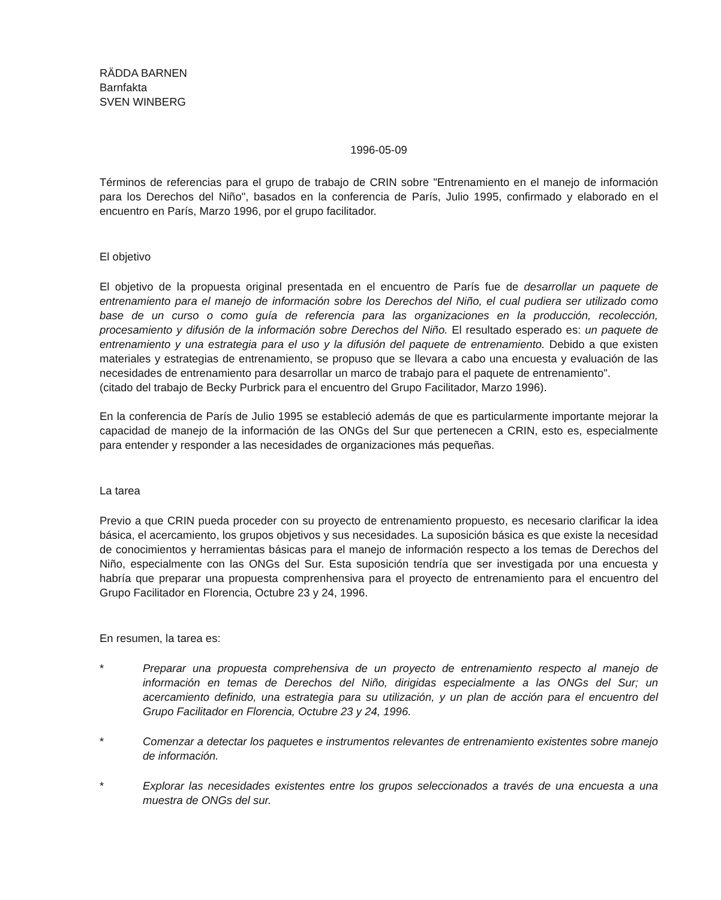RÄDDA BARNEN
Barnfakta
SVEN WINBERG
1996-05-09
Términos de referencias para el grupo de trabajo de CRIN sobre "Entrenamiento en el manejo de información para los Derechos del Niño", basados en la conferencia de París, Julio 1995, confirmado y elaborado en el encuentro en París, Marzo 1996, por el grupo facilitador.
El objetivo
El objetivo de la propuesta original presentada en el encuentro de París fue de desarrollar un paquete de entrenamiento para el manejo de información sobre los Derechos del Niño, el cual pudiera ser utilizado como base de un curso o como guía de referencia para las organizaciones en la producción, recolección, procesamiento y difusión de la información sobre Derechos del Niño. El resultado esperado es: un paquete de entrenamiento y una estrategia para el uso y la difusión del paquete de entrenamiento. Debido a que existen materiales y estrategias de entrenamiento, se propuso que se llevara a cabo una encuesta y evaluación de las necesidades de entrenamiento para desarrollar un marco de trabajo para el paquete de entrenamiento".
(citado del trabajo de Becky Purbrick para el encuentro del Grupo Facilitador, Marzo 1996).
En la conferencia de París de Julio 1995 se estableció además de que es particularmente importante mejorar la capacidad de manejo de la información de las ONGs del Sur que pertenecen a CRIN, esto es, especialmente para entender y responder a las necesidades de organizaciones más pequeñas.
La tarea
Previo a que CRIN pueda proceder con su proyecto de entrenamiento propuesto, es necesario clarificar la idea básica, el acercamiento, los grupos objetivos y sus necesidades. La suposición básica es que existe la necesidad de conocimientos y herramientas básicas para el manejo de información respecto a los temas de Derechos del Niño, especialmente con las ONGs del Sur. Esta suposición tendría que ser investigada por una encuesta y habría que preparar una propuesta comprenhensiva para el proyecto de entrenamiento para el encuentro del Grupo Facilitador en Florencia, Octubre 23 y 24, 1996.
En resumen, la tarea es:
* Preparar una propuesta comprehensiva de un proyecto de entrenamiento respecto al manejo de información en temas de Derechos del Niño, dirigidas especialmente a las ONGs del Sur; un acercamiento definido, una estrategia para su utilización, y un plan de acción para el encuentro del Grupo Facilitador en Florencia, Octubre 23 y 24, 1996.
* Comenzar a detectar los paquetes e instrumentos relevantes de entrenamiento existentes sobre manejo de información.
* Explorar las necesidades existentes entre los grupos seleccionados a través de una encuesta a una muestra de ONGs del sur.